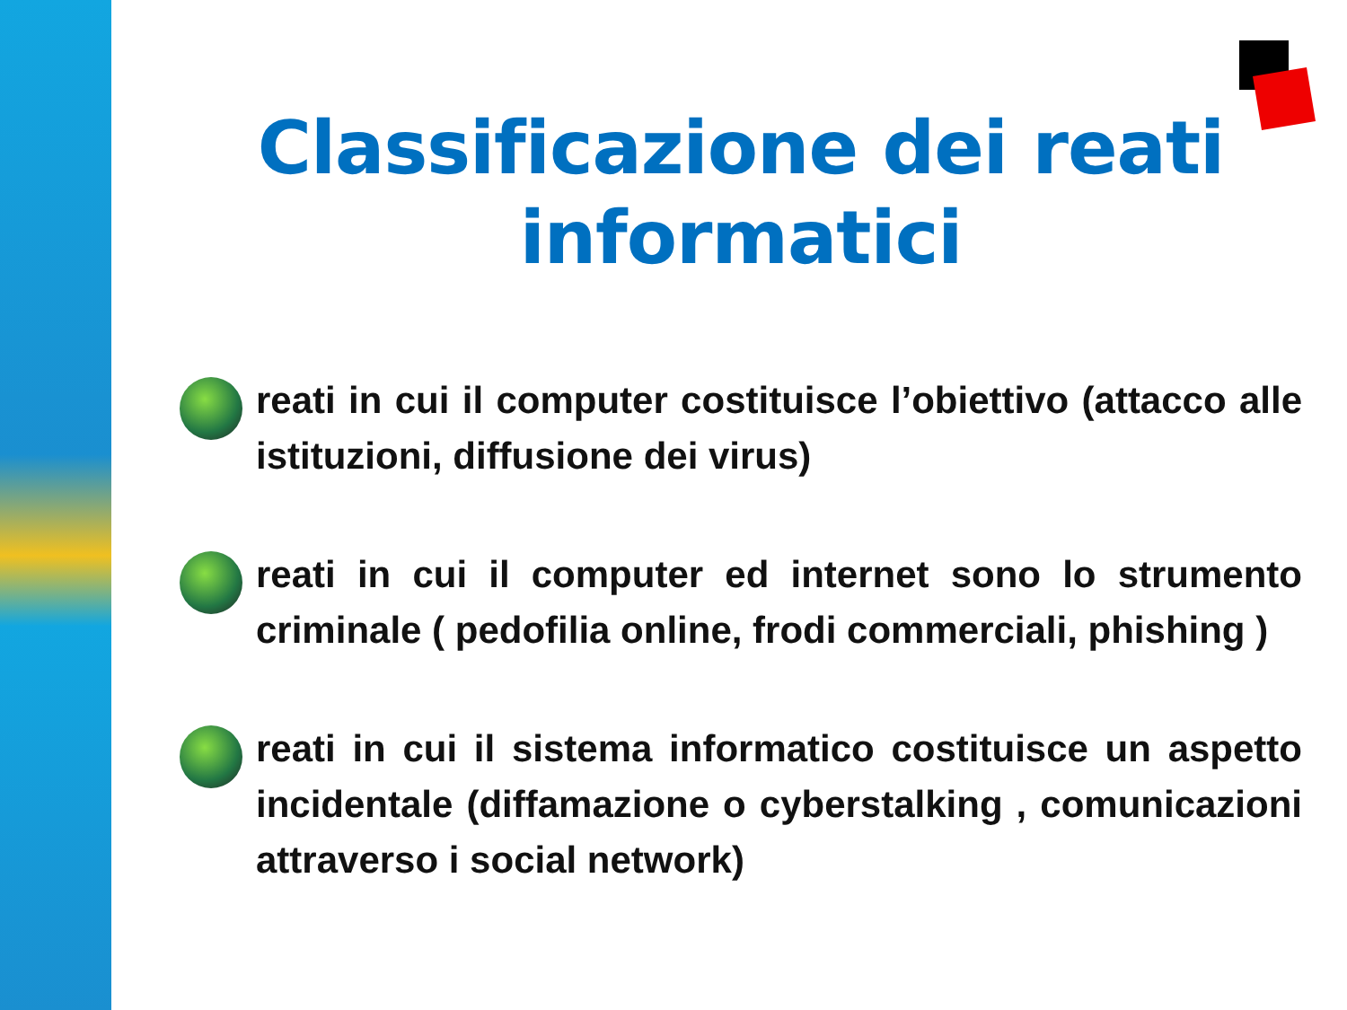Classificazione dei reati informatici
reati in cui il computer costituisce l’obiettivo (attacco alle istituzioni, diffusione dei virus)
reati in cui il computer ed internet sono lo strumento criminale ( pedofilia online, frodi commerciali, phishing )
reati in cui il sistema informatico costituisce un aspetto incidentale (diffamazione o cyberstalking , comunicazioni attraverso i social network)